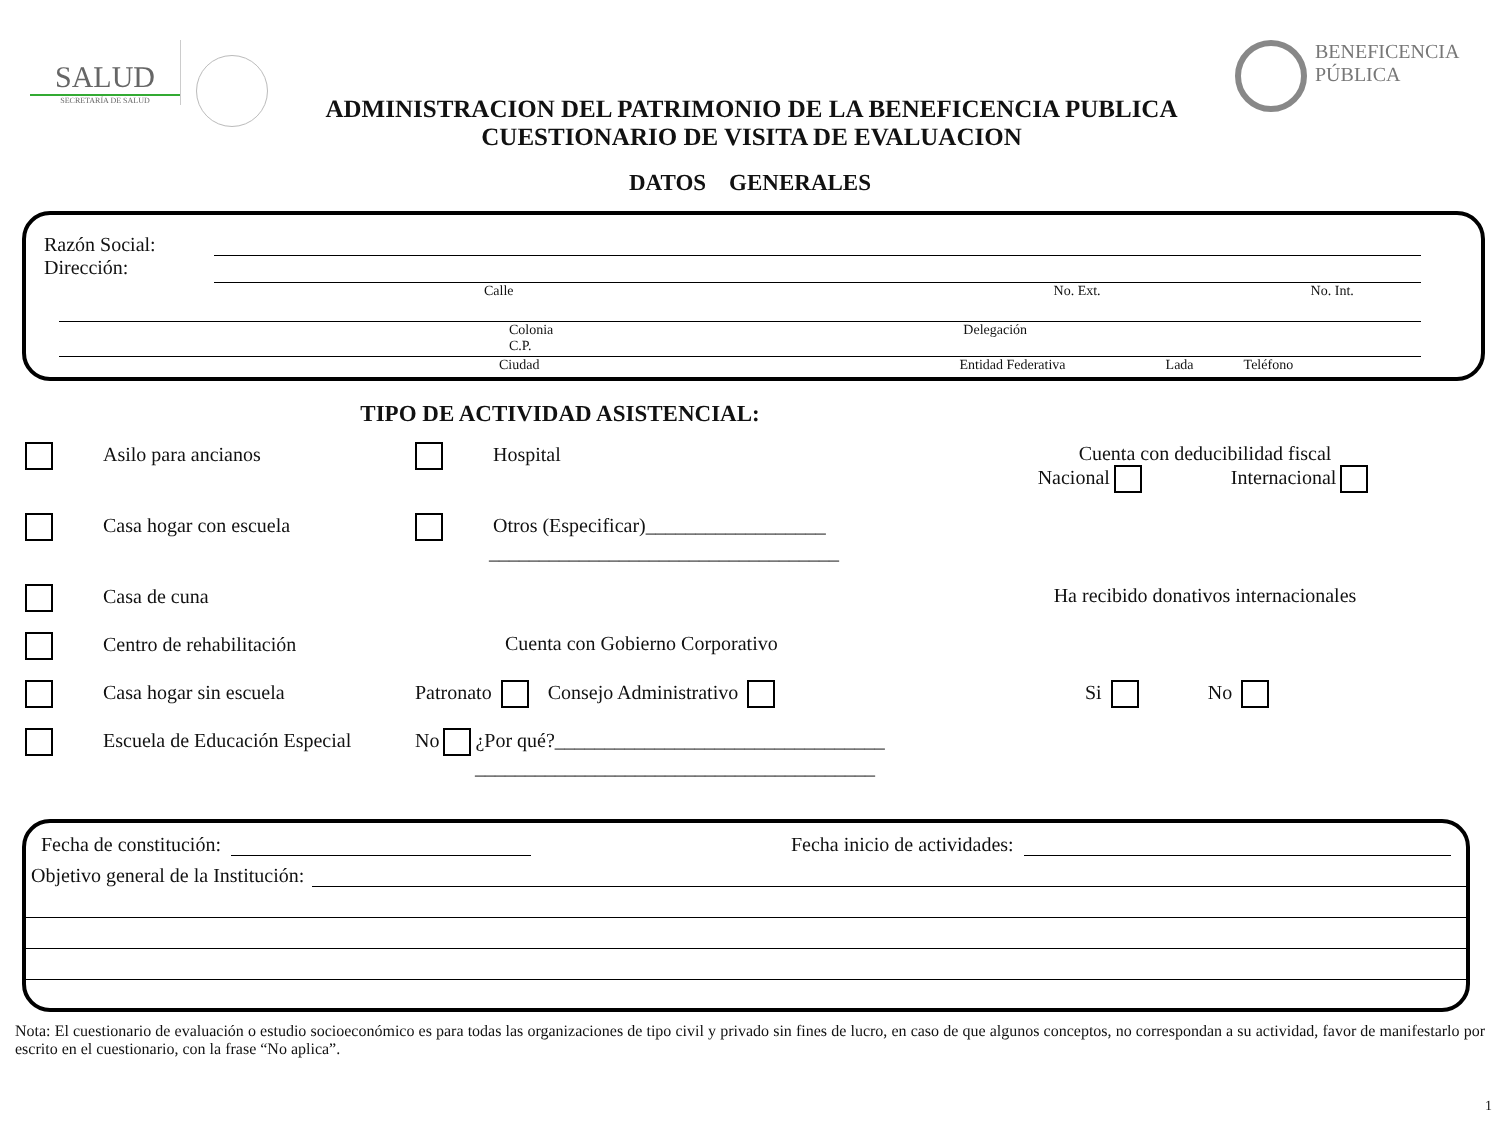SALUD
SECRETARÍA DE SALUD
ADMINISTRACION DEL PATRIMONIO DE LA BENEFICENCIA PUBLICA
CUESTIONARIO DE VISITA DE EVALUACION
BENEFICENCIA
PÚBLICA
DATOS GENERALES
Razón Social:
Dirección:
Calle No. Ext. No. Int.
Colonia
C.P. Delegación
Ciudad Entidad Federativa Lada Teléfono
TIPO DE ACTIVIDAD ASISTENCIAL:
Asilo para ancianos
Hospital
Cuenta con deducibilidad fiscal
Nacional Internacional
Casa hogar con escuela
Otros (Especificar)__________________
___________________________________
Casa de cuna
Ha recibido donativos internacionales
Centro de rehabilitación
Cuenta con Gobierno Corporativo
Casa hogar sin escuela
Patronato Consejo Administrativo
Si No
Escuela de Educación Especial
No ¿Por qué?_________________________________
________________________________________
Fecha de constitución: Fecha inicio de actividades:
Objetivo general de la Institución:
Nota: El cuestionario de evaluación o estudio socioeconómico es para todas las organizaciones de tipo civil y privado sin fines de lucro, en caso de que algunos conceptos, no correspondan a su actividad, favor de manifestarlo por escrito en el cuestionario, con la frase “No aplica”.
1